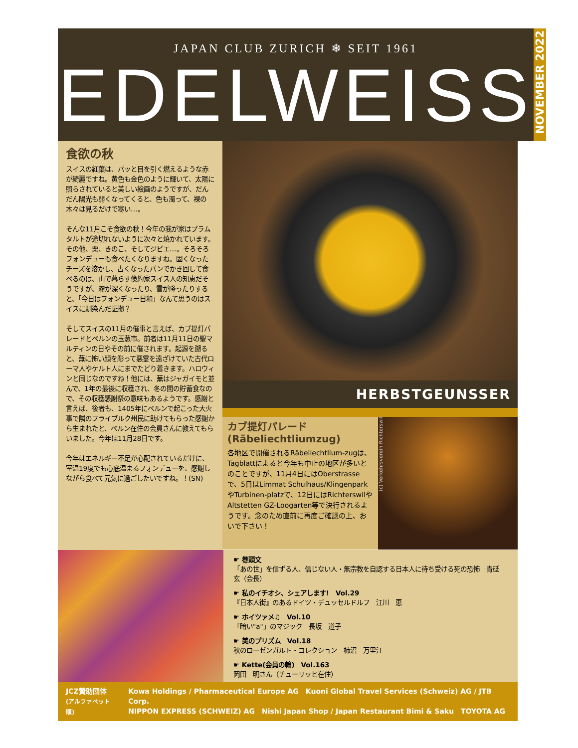JAPAN CLUB ZURICH ❄ SEIT 1961
EDELWEISS
NOVEMBER 2022
食欲の秋
スイスの紅葉は、パッと目を引く燃えるような赤が綺麗ですね。黄色も金色のように輝いて、太陽に照らされていると美しい絵画のようですが、だんだん陽光も弱くなってくると、色も濁って、裸の木々は見るだけで寒い…。
そんな11月こそ食欲の秋！今年の我が家はプラムタルトが途切れないように次々と焼かれています。その他、栗、きのこ、そしてジビエ…。そろそろフォンデューも食べたくなりますね。固くなったチーズを溶かし、古くなったパンでかき回して食べるのは、山で暮らす倹約家スイス人の知恵だそうですが、霧が深くなったり、雪が降ったりすると、「今日はフォンデュー日和」なんて思うのはスイスに馴染んだ証拠？
そしてスイスの11月の催事と言えば、カブ提灯パレードとベルンの玉葱市。前者は11月11日の聖マルティンの日やその前に催されます。起源を遡ると、蕪に怖い顔を彫って悪霊を遠ざけていた古代ローマ人やケルト人にまでたどり着きます。ハロウィンと同じなのですね！他には、蕪はジャガイモと並んで、1年の最後に収穫され、冬の間の貯蓄食なので、その収穫感謝祭の意味もあるようです。感謝と言えば、後者も、1405年にベルンで起こった大火事で隣のフライブルク州民に助けてもらった感謝から生まれたと、ベルン在住の会員さんに教えてもらいました。今年は11月28日です。
今年はエネルギー不足が心配されているだけに、室温19度でも心底温まるフォンデューを、感謝しながら食べて元気に過ごしたいですね。！(SN)
HERBSTGEUNSSER
カブ提灯パレード
(Räbeliechtliumzug)
各地区で開催されるRäbeliechtlium-zugは、Tagblattによると今年も中止の地区が多いとのことですが、11月4日にはOberstrasseで、5日はLimmat Schulhaus/KlingenparkやTurbinen-platzで、12日にはRichterswilやAltstetten GZ-Loogarten等で決行されるようです。念のため直前に再度ご確認の上、おいで下さい！
(c) Verkehrsverein Richterswil
☛ 巻頭文
「あの世」を信ずる人、信じない人・無宗教を自認する日本人に待ち受ける死の恐怖　青砥　玄（会長）
☛ 私のイチオシ、シェアします!　Vol.29
『日本人街』のあるドイツ・デュッセルドルフ　江川　恵
☛ ホイツァメ♫　Vol.10
「暗い"a"」のマジック　長坂　道子
☛ 美のプリズム　Vol.18
秋のローゼンガルト・コレクション　柿沼　万里江
☛ Kette(会員の輪)　Vol.163
岡田　明さん（チューリッヒ在住）
JCZ賛助団体
(アルファベット順)
Kowa Holdings / Pharmaceutical Europe AG　Kuoni Global Travel Services (Schweiz) AG / JTB Corp.
NIPPON EXPRESS (SCHWEIZ) AG　Nishi Japan Shop / Japan Restaurant Bimi & Saku　TOYOTA AG